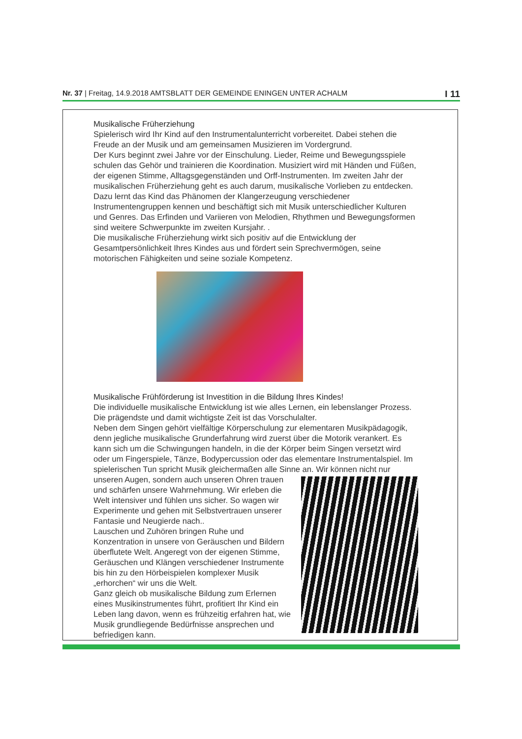Nr. 37 | Freitag, 14.9.2018 AMTSBLATT DER GEMEINDE ENINGEN UNTER ACHALM I 11
Musikalische Früherziehung
Spielerisch wird Ihr Kind auf den Instrumentalunterricht vorbereitet. Dabei stehen die Freude an der Musik und am gemeinsamen Musizieren im Vordergrund.
Der Kurs beginnt zwei Jahre vor der Einschulung. Lieder, Reime und Bewegungsspiele schulen das Gehör und trainieren die Koordination. Musiziert wird mit Händen und Füßen, der eigenen Stimme, Alltagsgegenständen und Orff-Instrumenten. Im zweiten Jahr der musikalischen Früherziehung geht es auch darum, musikalische Vorlieben zu entdecken. Dazu lernt das Kind das Phänomen der Klangerzeugung verschiedener Instrumentengruppen kennen und beschäftigt sich mit Musik unterschiedlicher Kulturen und Genres. Das Erfinden und Variieren von Melodien, Rhythmen und Bewegungsformen sind weitere Schwerpunkte im zweiten Kursjahr. .
Die musikalische Früherziehung wirkt sich positiv auf die Entwicklung der Gesamtpersönlichkeit Ihres Kindes aus und fördert sein Sprechvermögen, seine motorischen Fähigkeiten und seine soziale Kompetenz.
Musikalische Frühförderung ist Investition in die Bildung Ihres Kindes!
Die individuelle musikalische Entwicklung ist wie alles Lernen, ein lebenslanger Prozess. Die prägendste und damit wichtigste Zeit ist das Vorschulalter.
Neben dem Singen gehört vielfältige Körperschulung zur elementaren Musikpädagogik, denn jegliche musikalische Grunderfahrung wird zuerst über die Motorik verankert. Es kann sich um die Schwingungen handeln, in die der Körper beim Singen versetzt wird oder um Fingerspiele, Tänze, Bodypercussion oder das elementare Instrumentalspiel. Im spielerischen Tun spricht Musik gleichermaßen alle Sinne an. Wir können nicht nur
unseren Augen, sondern auch unseren Ohren trauen und schärfen unsere Wahrnehmung. Wir erleben die Welt intensiver und fühlen uns sicher. So wagen wir Experimente und gehen mit Selbstvertrauen unserer Fantasie und Neugierde nach..
Lauschen und Zuhören bringen Ruhe und Konzentration in unsere von Geräuschen und Bildern überflutete Welt. Angeregt von der eigenen Stimme, Geräuschen und Klängen verschiedener Instrumente bis hin zu den Hörbeispielen komplexer Musik „erhorchen“ wir uns die Welt.
Ganz gleich ob musikalische Bildung zum Erlernen eines Musikinstrumentes führt, profitiert Ihr Kind ein Leben lang davon, wenn es frühzeitig erfahren hat, wie Musik grundliegende Bedürfnisse ansprechen und befriedigen kann.